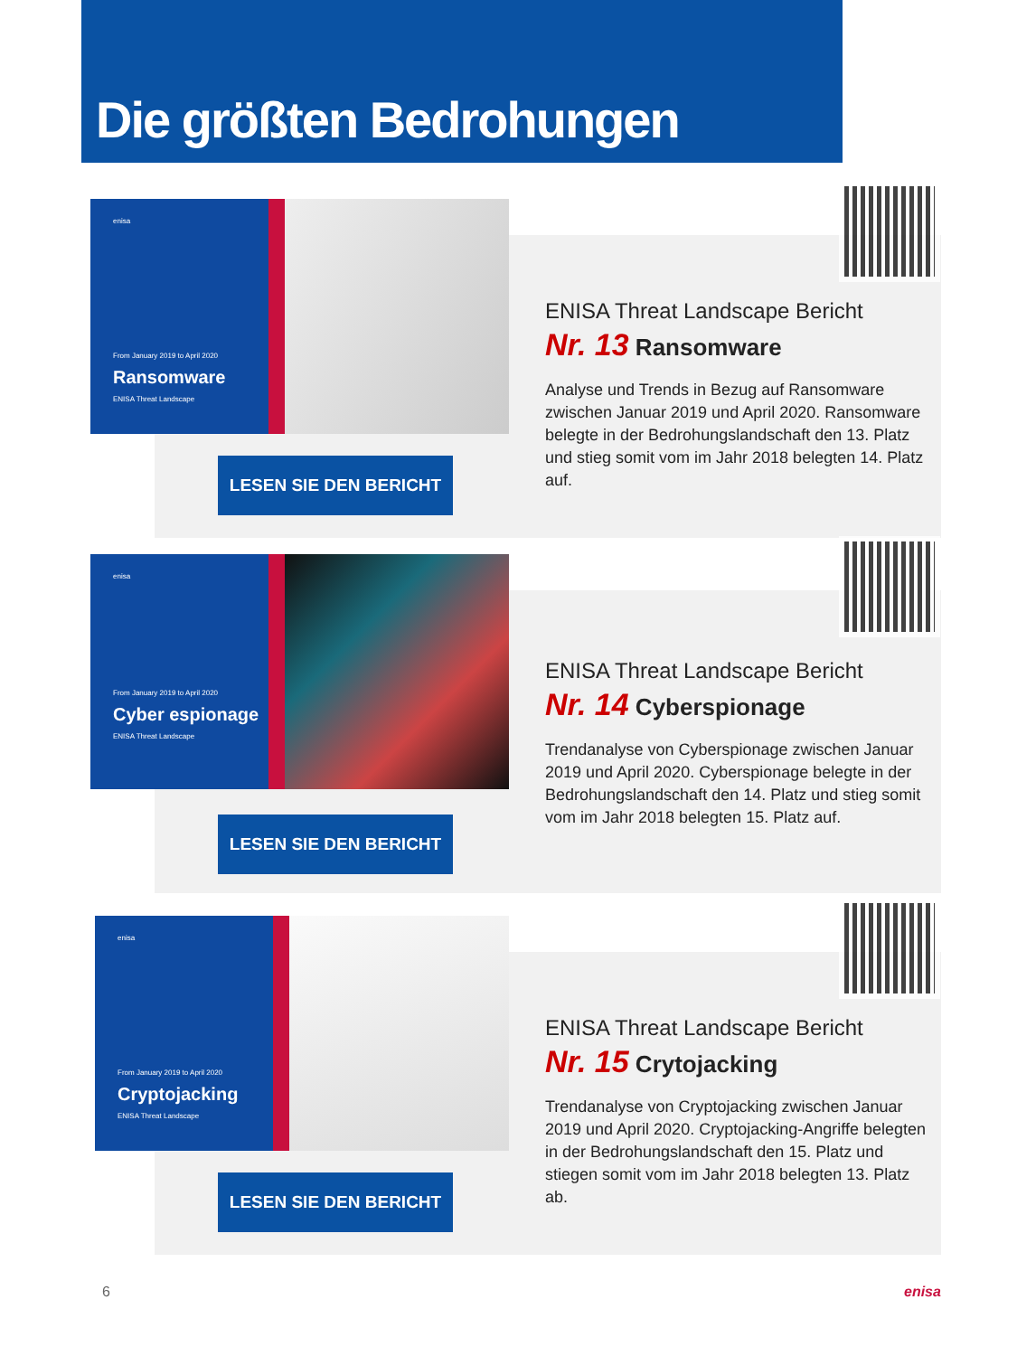Die größten Bedrohungen
enisa
From January 2019 to April 2020
Ransomware
ENISA Threat Landscape
LESEN SIE DEN BERICHT
ENISA Threat Landscape Bericht
Nr. 13 Ransomware
Analyse und Trends in Bezug auf Ransomware zwischen Januar 2019 und April 2020. Ransomware belegte in der Bedrohungslandschaft den 13. Platz und stieg somit vom im Jahr 2018 belegten 14. Platz auf.
enisa
From January 2019 to April 2020
Cyber espionage
ENISA Threat Landscape
LESEN SIE DEN BERICHT
ENISA Threat Landscape Bericht
Nr. 14 Cyberspionage
Trendanalyse von Cyberspionage zwischen Januar 2019 und April 2020. Cyberspionage belegte in der Bedrohungslandschaft den 14. Platz und stieg somit vom im Jahr 2018 belegten 15. Platz auf.
enisa
From January 2019 to April 2020
Cryptojacking
ENISA Threat Landscape
LESEN SIE DEN BERICHT
ENISA Threat Landscape Bericht
Nr. 15 Crytojacking
Trendanalyse von Cryptojacking zwischen Januar 2019 und April 2020. Cryptojacking-Angriffe belegten in der Bedrohungslandschaft den 15. Platz und stiegen somit vom im Jahr 2018 belegten 13. Platz ab.
6 enisa